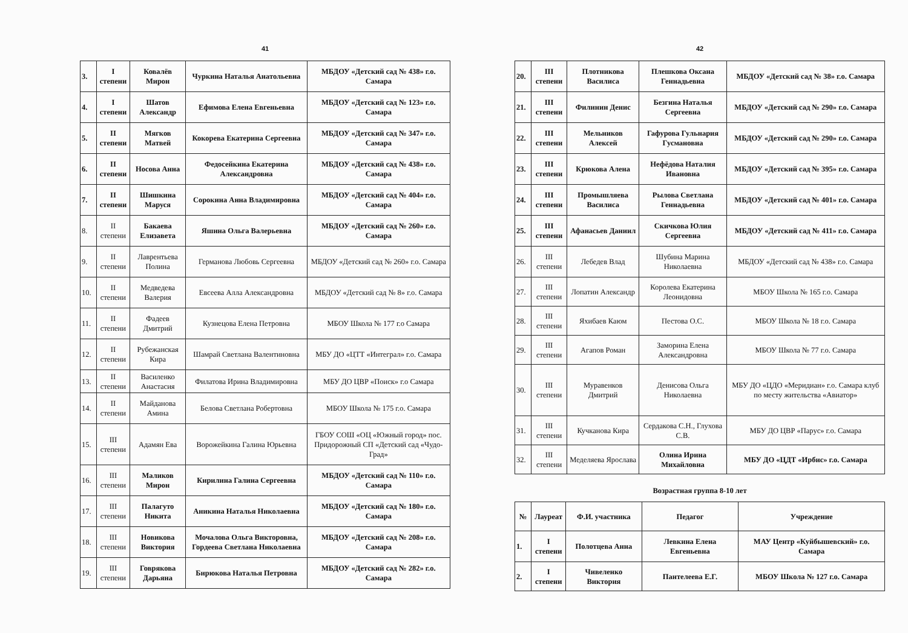41
| 3. | I степени | Ковалёв Мирон | Чуркина Наталья Анатольевна | МБДОУ «Детский сад № 438» г.о. Самара |
| 4. | I степени | Шатов Александр | Ефимова Елена Евгеньевна | МБДОУ «Детский сад № 123» г.о. Самара |
| 5. | II степени | Мягков Матвей | Кокорева Екатерина Сергеевна | МБДОУ «Детский сад № 347» г.о. Самара |
| 6. | II степени | Носова Анна | Федосейкина Екатерина Александровна | МБДОУ «Детский сад № 438» г.о. Самара |
| 7. | II степени | Шишкина Маруся | Сорокина Анна Владимировна | МБДОУ «Детский сад № 404» г.о. Самара |
| 8. | II степени | Бакаева Елизавета | Яшина Ольга Валерьевна | МБДОУ «Детский сад № 260» г.о. Самара |
| 9. | II степени | Лаврентьева Полина | Германова Любовь Сергеевна | МБДОУ «Детский сад № 260» г.о. Самара |
| 10. | II степени | Медведева Валерия | Евсеева Алла Александровна | МБДОУ «Детский сад № 8» г.о. Самара |
| 11. | II степени | Фадеев Дмитрий | Кузнецова Елена Петровна | МБОУ Школа № 177 г.о Самара |
| 12. | II степени | Рубежанская Кира | Шамрай Светлана Валентиновна | МБУ ДО «ЦТТ «Интеграл» г.о. Самара |
| 13. | II степени | Василенко Анастасия | Филатова Ирина Владимировна | МБУ ДО ЦВР «Поиск» г.о Самара |
| 14. | II степени | Майданова Амина | Белова Светлана Робертовна | МБОУ Школа № 175 г.о. Самара |
| 15. | III степени | Адамян Ева | Ворожейкина Галина Юрьевна | ГБОУ СОШ «ОЦ «Южный город» пос. Придорожный СП «Детский сад «Чудо-Град» |
| 16. | III степени | Маликов Мирон | Кирилина Галина Сергеевна | МБДОУ «Детский сад № 110» г.о. Самара |
| 17. | III степени | Палагуто Никита | Аникина Наталья Николаевна | МБДОУ «Детский сад № 180» г.о. Самара |
| 18. | III степени | Новикова Виктория | Мочалова Ольга Викторовна, Гордеева Светлана Николаевна | МБДОУ «Детский сад № 208» г.о. Самара |
| 19. | III степени | Говрякова Дарьяна | Бирюкова Наталья Петровна | МБДОУ «Детский сад № 282» г.о. Самара |
42
| 20. | III степени | Плотникова Василиса | Плешкова Оксана Геннадьевна | МБДОУ «Детский сад № 38» г.о. Самара |
| 21. | III степени | Филинин Денис | Безгина Наталья Сергеевна | МБДОУ «Детский сад № 290» г.о. Самара |
| 22. | III степени | Мельников Алексей | Гафурова Гульнария Гусмановна | МБДОУ «Детский сад № 290» г.о. Самара |
| 23. | III степени | Крюкова Алена | Нефёдова Наталия Ивановна | МБДОУ «Детский сад № 395» г.о. Самара |
| 24. | III степени | Промышляева Василиса | Рылова Светлана Геннадьевна | МБДОУ «Детский сад № 401» г.о. Самара |
| 25. | III степени | Афанасьев Даниил | Скичкова Юлия Сергеевна | МБДОУ «Детский сад № 411» г.о. Самара |
| 26. | III степени | Лебедев Влад | Шубина Марина Николаевна | МБДОУ «Детский сад № 438» г.о. Самара |
| 27. | III степени | Лопатин Александр | Королева Екатерина Леонидовна | МБОУ Школа № 165 г.о. Самара |
| 28. | III степени | Яхибаев Каюм | Пестова О.С. | МБОУ Школа № 18 г.о. Самара |
| 29. | III степени | Агапов Роман | Заморина Елена Александровна | МБОУ Школа № 77 г.о. Самара |
| 30. | III степени | Муравенков Дмитрий | Денисова Ольга Николаевна | МБУ ДО «ЦДО «Меридиан» г.о. Самара клуб по месту жительства «Авиатор» |
| 31. | III степени | Кучканова Кира | Сердакова С.Н., Глухова С.В. | МБУ ДО ЦВР «Парус» г.о. Самара |
| 32. | III степени | Меделяева Ярослава | Олина Ирина Михайловна | МБУ ДО «ЦДТ «Ирбис» г.о. Самара |
Возрастная группа 8-10 лет
| № | Лауреат | Ф.И. участника | Педагог | Учреждение |
| --- | --- | --- | --- | --- |
| 1. | I степени | Полотцева Анна | Левкина Елена Евгеньевна | МАУ Центр «Куйбышевский» г.о. Самара |
| 2. | I степени | Чивеленко Виктория | Пантелеева Е.Г. | МБОУ Школа № 127 г.о. Самара |